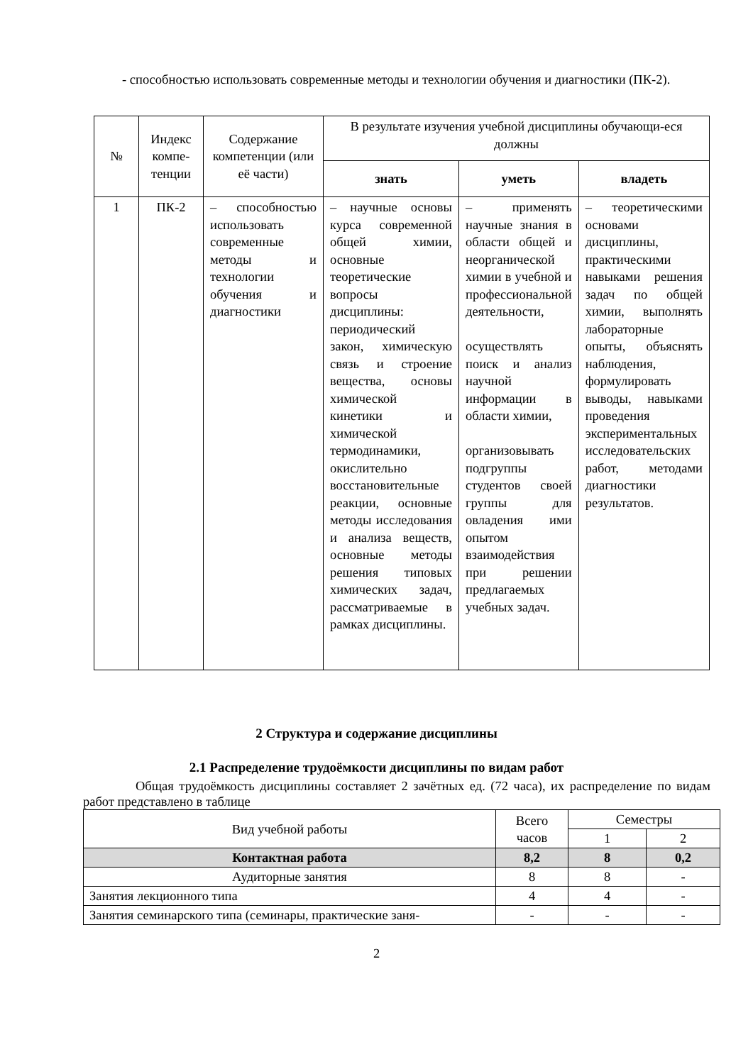- способностью использовать современные методы и технологии обучения и диагностики (ПК-2).
| № | Индекс компе-тенции | Содержание компетенции (или её части) | В результате изучения учебной дисциплины обучающи-еся должны | | |
| --- | --- | --- | --- | --- | --- |
| | | | знать | уметь | владеть |
| 1 | ПК-2 | – способностью использовать современные методы и технологии обучения и диагностики | – научные основы курса современной общей химии, основные теоретические вопросы дисциплины: периодический закон, химическую связь и строение вещества, основы химической кинетики и химической термодинамики, окислительно восстановительные реакции, основные методы исследования и анализа веществ, основные методы решения типовых химических задач, рассматриваемые в рамках дисциплины. | – применять научные знания в области общей и неорганической химии в учебной и профессиональной деятельности, осуществлять поиск и анализ научной информации в области химии, организовывать подгруппы студентов своей группы для овладения ими опытом взаимодействия при решении предлагаемых учебных задач. | – теоретическими основами дисциплины, практическими навыками решения задач по общей химии, выполнять лабораторные опыты, объяснять наблюдения, формулировать выводы, навыками проведения экспериментальных исследовательских работ, методами диагностики результатов. |
2 Структура и содержание дисциплины
2.1 Распределение трудоёмкости дисциплины по видам работ
Общая трудоёмкость дисциплины составляет 2 зачётных ед. (72 часа), их распределение по видам работ представлено в таблице
| Вид учебной работы | Всего часов | Семестры | |
| --- | --- | --- | --- |
| | | 1 | 2 |
| Контактная работа | 8,2 | 8 | 0,2 |
| Аудиторные занятия | 8 | 8 | - |
| Занятия лекционного типа | 4 | 4 | - |
| Занятия семинарского типа (семинары, практические заня- | - | - | - |
2